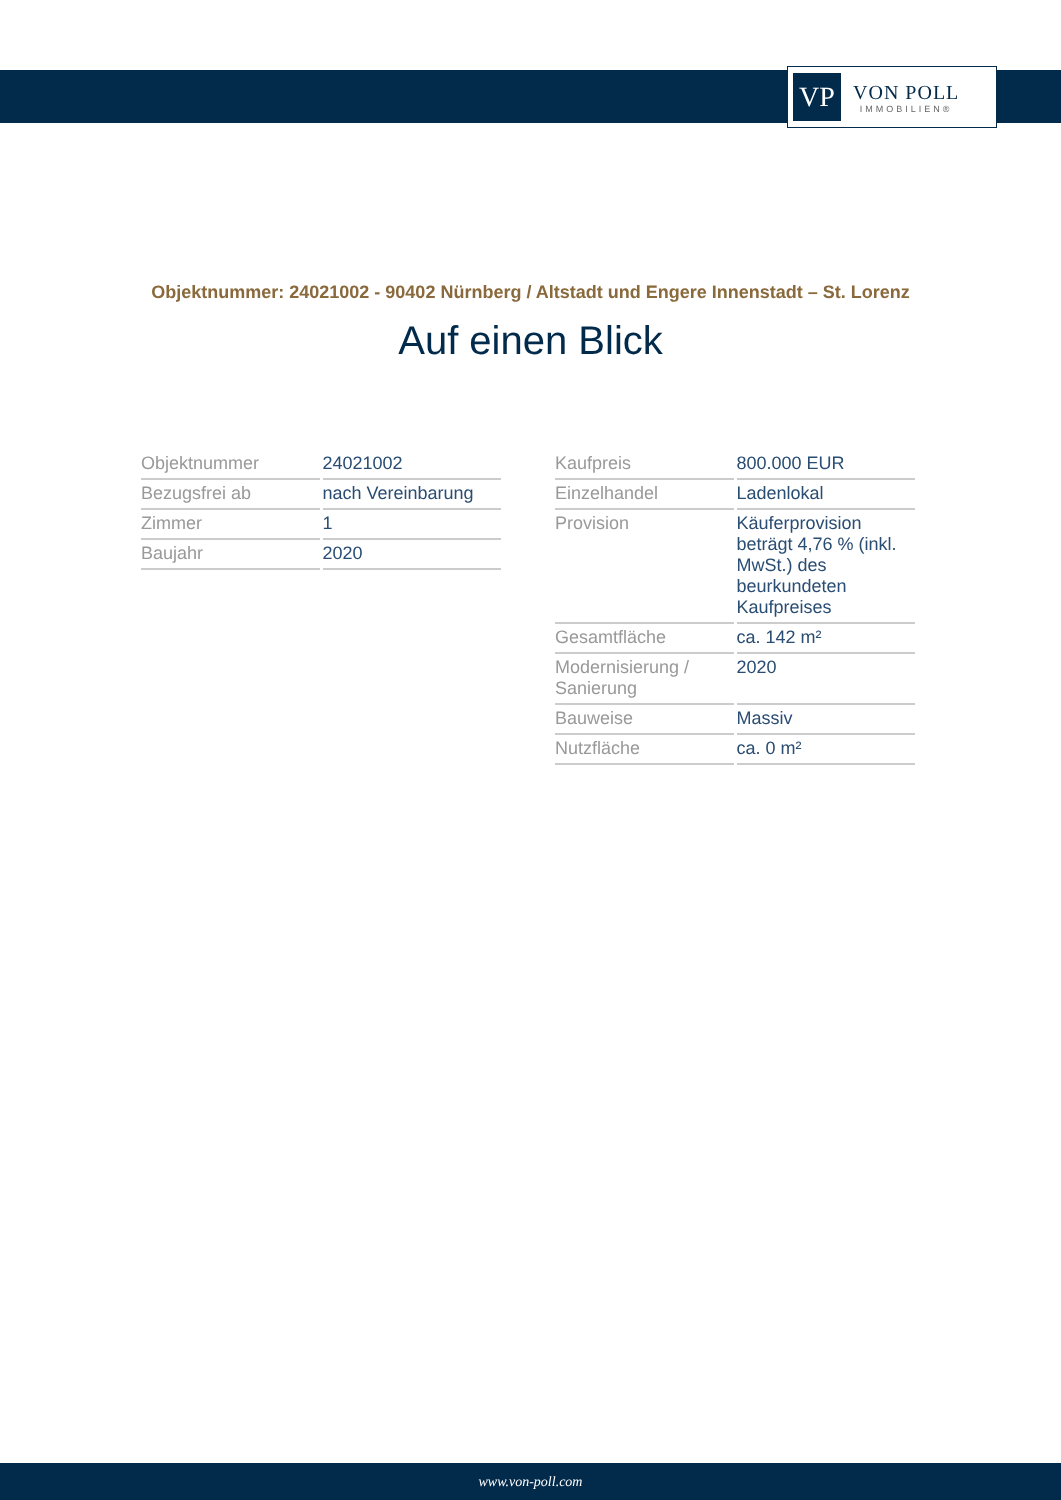VP
VON POLL
IMMOBILIEN®
Objektnummer: 24021002 - 90402 Nürnberg / Altstadt und Engere Innenstadt – St. Lorenz
Auf einen Blick
| Objektnummer | 24021002 |
| Bezugsfrei ab | nach Vereinbarung |
| Zimmer | 1 |
| Baujahr | 2020 |
| Kaufpreis | 800.000 EUR |
| Einzelhandel | Ladenlokal |
| Provision | Käuferprovision beträgt 4,76 % (inkl. MwSt.) des beurkundeten Kaufpreises |
| Gesamtfläche | ca. 142 m² |
| Modernisierung / Sanierung | 2020 |
| Bauweise | Massiv |
| Nutzfläche | ca. 0 m² |
www.von-poll.com